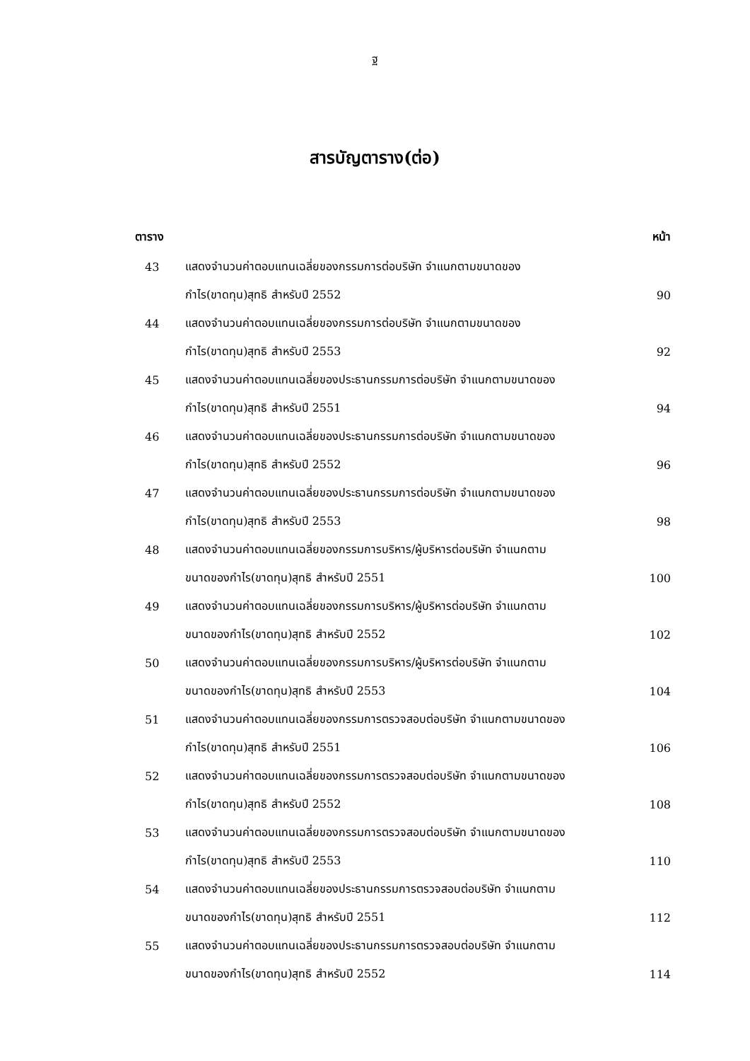ฐ
สารบัญตาราง(ต่อ)
| ตาราง | | หน้า |
| --- | --- | --- |
| 43 | แสดงจำนวนค่าตอบแทนเฉลี่ยของกรรมการต่อบริษัท จำแนกตามขนาดของ | |
| | กำไร(ขาดทุน)สุทธิ สำหรับปี 2552 | 90 |
| 44 | แสดงจำนวนค่าตอบแทนเฉลี่ยของกรรมการต่อบริษัท จำแนกตามขนาดของ | |
| | กำไร(ขาดทุน)สุทธิ สำหรับปี 2553 | 92 |
| 45 | แสดงจำนวนค่าตอบแทนเฉลี่ยของประธานกรรมการต่อบริษัท จำแนกตามขนาดของ | |
| | กำไร(ขาดทุน)สุทธิ สำหรับปี 2551 | 94 |
| 46 | แสดงจำนวนค่าตอบแทนเฉลี่ยของประธานกรรมการต่อบริษัท จำแนกตามขนาดของ | |
| | กำไร(ขาดทุน)สุทธิ สำหรับปี 2552 | 96 |
| 47 | แสดงจำนวนค่าตอบแทนเฉลี่ยของประธานกรรมการต่อบริษัท จำแนกตามขนาดของ | |
| | กำไร(ขาดทุน)สุทธิ สำหรับปี 2553 | 98 |
| 48 | แสดงจำนวนค่าตอบแทนเฉลี่ยของกรรมการบริหาร/ผู้บริหารต่อบริษัท จำแนกตาม | |
| | ขนาดของกำไร(ขาดทุน)สุทธิ สำหรับปี 2551 | 100 |
| 49 | แสดงจำนวนค่าตอบแทนเฉลี่ยของกรรมการบริหาร/ผู้บริหารต่อบริษัท จำแนกตาม | |
| | ขนาดของกำไร(ขาดทุน)สุทธิ สำหรับปี 2552 | 102 |
| 50 | แสดงจำนวนค่าตอบแทนเฉลี่ยของกรรมการบริหาร/ผู้บริหารต่อบริษัท จำแนกตาม | |
| | ขนาดของกำไร(ขาดทุน)สุทธิ สำหรับปี 2553 | 104 |
| 51 | แสดงจำนวนค่าตอบแทนเฉลี่ยของกรรมการตรวจสอบต่อบริษัท จำแนกตามขนาดของ | |
| | กำไร(ขาดทุน)สุทธิ สำหรับปี 2551 | 106 |
| 52 | แสดงจำนวนค่าตอบแทนเฉลี่ยของกรรมการตรวจสอบต่อบริษัท จำแนกตามขนาดของ | |
| | กำไร(ขาดทุน)สุทธิ สำหรับปี 2552 | 108 |
| 53 | แสดงจำนวนค่าตอบแทนเฉลี่ยของกรรมการตรวจสอบต่อบริษัท จำแนกตามขนาดของ | |
| | กำไร(ขาดทุน)สุทธิ สำหรับปี 2553 | 110 |
| 54 | แสดงจำนวนค่าตอบแทนเฉลี่ยของประธานกรรมการตรวจสอบต่อบริษัท จำแนกตาม | |
| | ขนาดของกำไร(ขาดทุน)สุทธิ สำหรับปี 2551 | 112 |
| 55 | แสดงจำนวนค่าตอบแทนเฉลี่ยของประธานกรรมการตรวจสอบต่อบริษัท จำแนกตาม | |
| | ขนาดของกำไร(ขาดทุน)สุทธิ สำหรับปี 2552 | 114 |